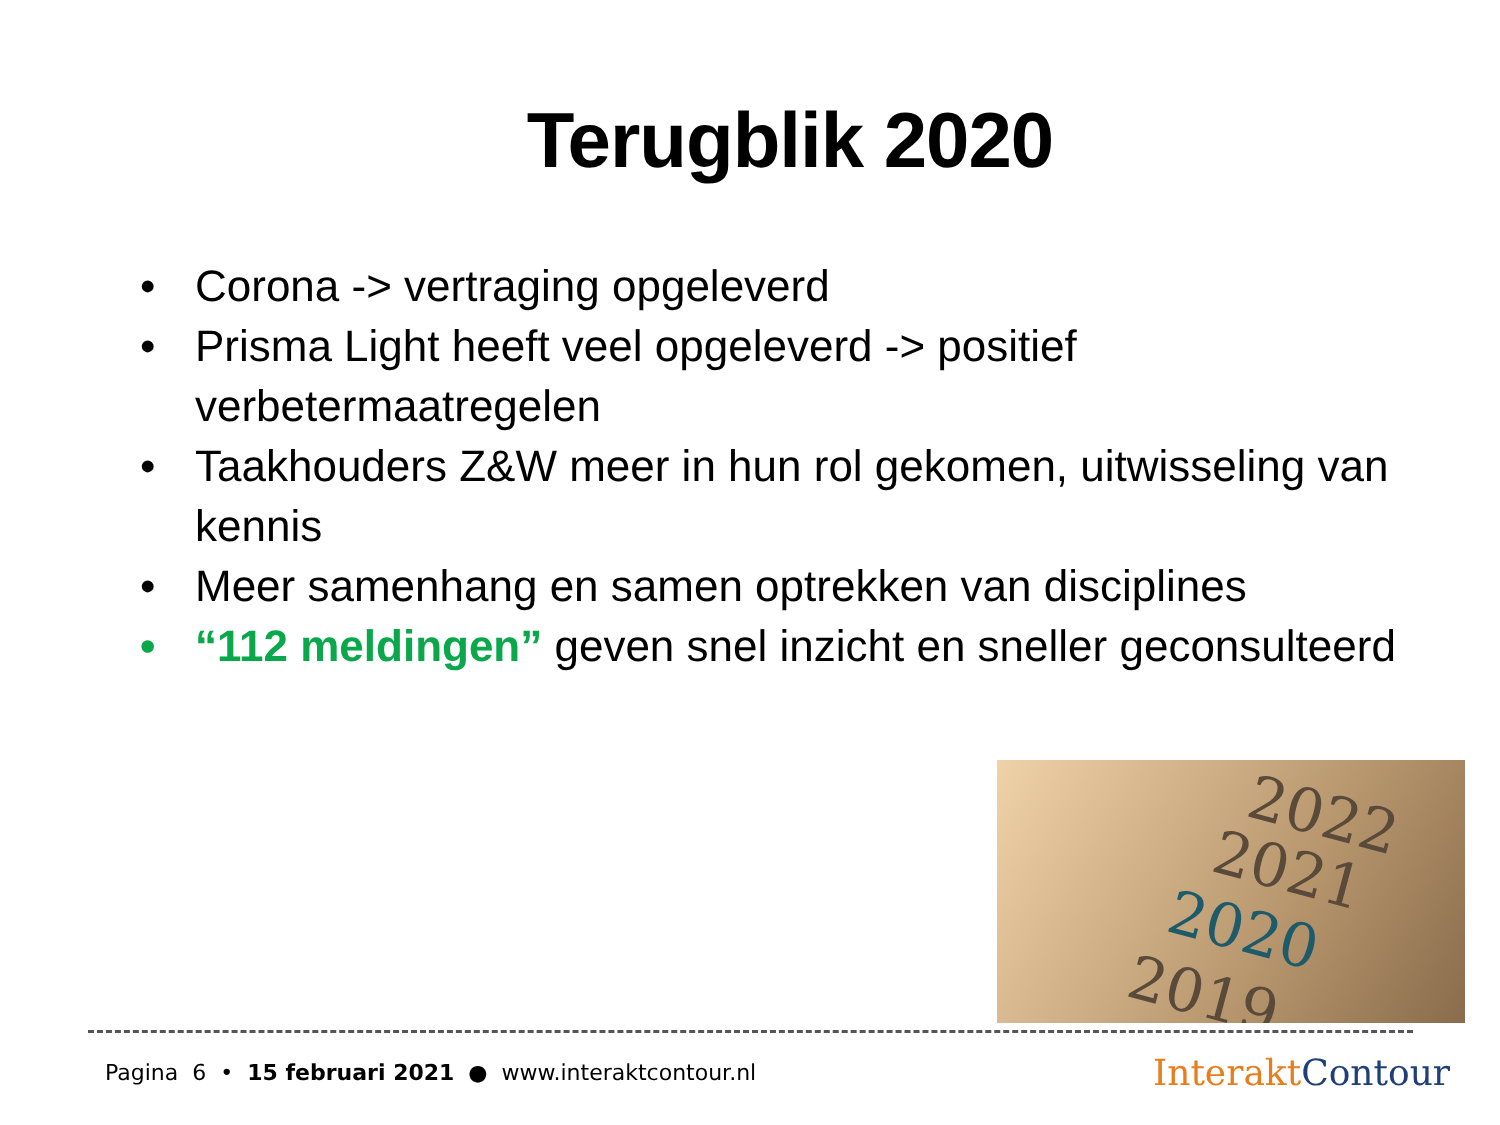Terugblik 2020
• Corona -> vertraging opgeleverd
• Prisma Light heeft veel opgeleverd -> positief verbetermaatregelen
• Taakhouders Z&W meer in hun rol gekomen, uitwisseling van kennis
• Meer samenhang en samen optrekken van disciplines
• “112 meldingen” geven snel inzicht en sneller geconsulteerd
2022
2021
2020
2019
Pagina 6 • 15 februari 2021 ● www.interaktcontour.nl
Interakt Contour